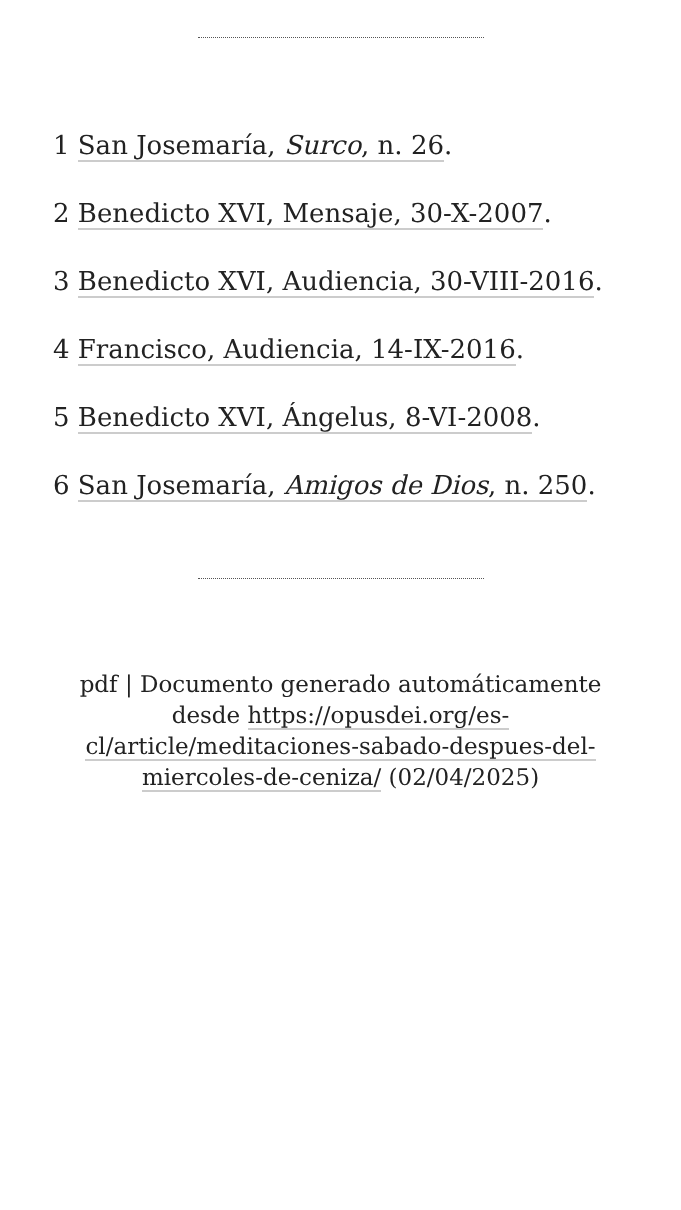1 San Josemaría, Surco, n. 26.
2 Benedicto XVI, Mensaje, 30-X-2007.
3 Benedicto XVI, Audiencia, 30-VIII-2016.
4 Francisco, Audiencia, 14-IX-2016.
5 Benedicto XVI, Ángelus, 8-VI-2008.
6 San Josemaría, Amigos de Dios, n. 250.
pdf | Documento generado automáticamente desde https://opusdei.org/es-cl/article/meditaciones-sabado-despues-del-miercoles-de-ceniza/ (02/04/2025)